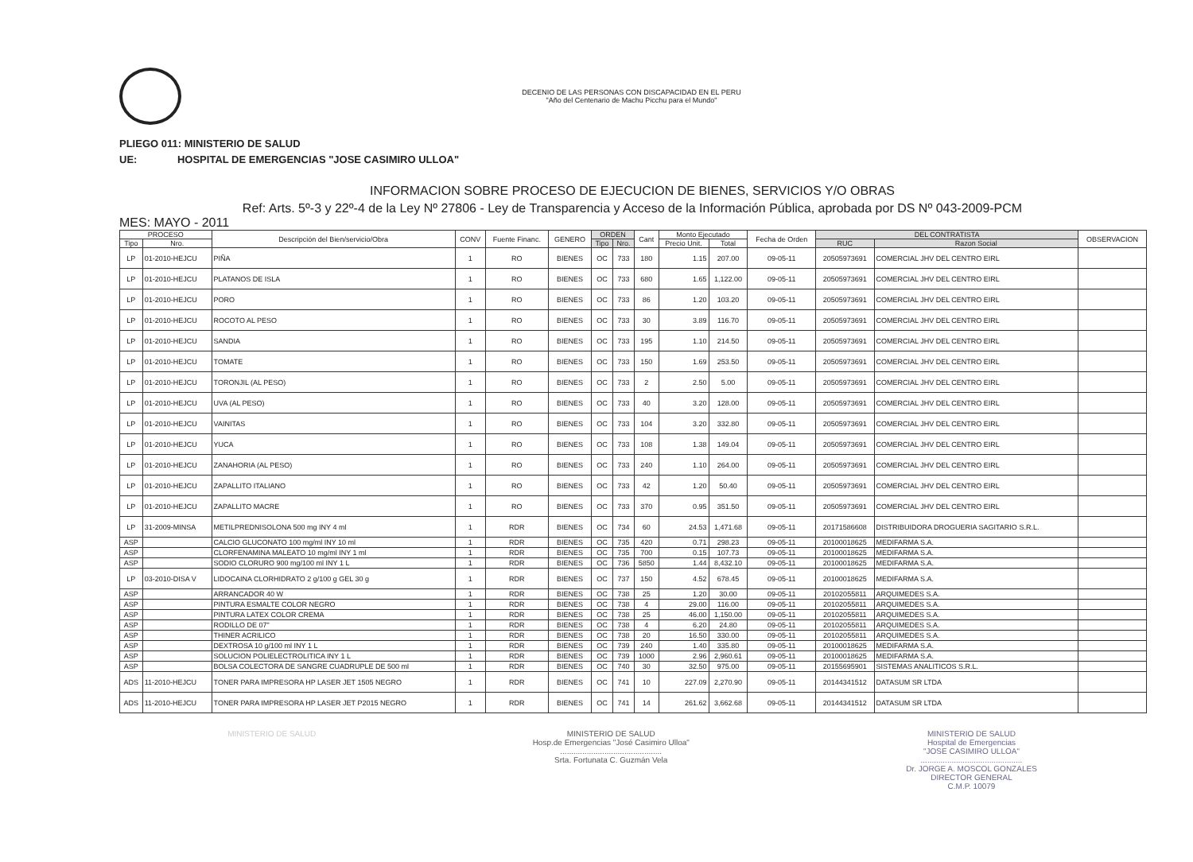DECENIO DE LAS PERSONAS CON DISCAPACIDAD EN EL PERU
"Año del Centenario de Machu Picchu para el Mundo"
PLIEGO 011: MINISTERIO DE SALUD
UE: HOSPITAL DE EMERGENCIAS "JOSE CASIMIRO ULLOA"
INFORMACION SOBRE PROCESO DE EJECUCION DE BIENES, SERVICIOS Y/O OBRAS
Ref: Arts. 5º-3 y 22º-4 de la Ley Nº 27806 - Ley de Transparencia y Acceso de la Información Pública, aprobada por DS Nº 043-2009-PCM
MES: MAYO - 2011
| PROCESO | | Descripción del Bien/servicio/Obra | CONV | Fuente Financ. | GENERO | ORDEN | | Cant | Monto Ejecutado | | Fecha de Orden | DEL CONTRATISTA | | OBSERVACION |
| --- | --- | --- | --- | --- | --- | --- | --- | --- | --- | --- | --- | --- | --- | --- |
| Tipo | Nro. | | | | | Tipo | Nro. | | Precio Unit. | Total | | RUC | Razon Social | |
| LP | 01-2010-HEJCU | PIÑA | 1 | RO | BIENES | OC | 733 | 180 | 1.15 | 207.00 | 09-05-11 | 20505973691 | COMERCIAL JHV DEL CENTRO EIRL | |
| LP | 01-2010-HEJCU | PLATANOS DE ISLA | 1 | RO | BIENES | OC | 733 | 680 | 1.65 | 1,122.00 | 09-05-11 | 20505973691 | COMERCIAL JHV DEL CENTRO EIRL | |
| LP | 01-2010-HEJCU | PORO | 1 | RO | BIENES | OC | 733 | 86 | 1.20 | 103.20 | 09-05-11 | 20505973691 | COMERCIAL JHV DEL CENTRO EIRL | |
| LP | 01-2010-HEJCU | ROCOTO AL PESO | 1 | RO | BIENES | OC | 733 | 30 | 3.89 | 116.70 | 09-05-11 | 20505973691 | COMERCIAL JHV DEL CENTRO EIRL | |
| LP | 01-2010-HEJCU | SANDIA | 1 | RO | BIENES | OC | 733 | 195 | 1.10 | 214.50 | 09-05-11 | 20505973691 | COMERCIAL JHV DEL CENTRO EIRL | |
| LP | 01-2010-HEJCU | TOMATE | 1 | RO | BIENES | OC | 733 | 150 | 1.69 | 253.50 | 09-05-11 | 20505973691 | COMERCIAL JHV DEL CENTRO EIRL | |
| LP | 01-2010-HEJCU | TORONJIL (AL PESO) | 1 | RO | BIENES | OC | 733 | 2 | 2.50 | 5.00 | 09-05-11 | 20505973691 | COMERCIAL JHV DEL CENTRO EIRL | |
| LP | 01-2010-HEJCU | UVA (AL PESO) | 1 | RO | BIENES | OC | 733 | 40 | 3.20 | 128.00 | 09-05-11 | 20505973691 | COMERCIAL JHV DEL CENTRO EIRL | |
| LP | 01-2010-HEJCU | VAINITAS | 1 | RO | BIENES | OC | 733 | 104 | 3.20 | 332.80 | 09-05-11 | 20505973691 | COMERCIAL JHV DEL CENTRO EIRL | |
| LP | 01-2010-HEJCU | YUCA | 1 | RO | BIENES | OC | 733 | 108 | 1.38 | 149.04 | 09-05-11 | 20505973691 | COMERCIAL JHV DEL CENTRO EIRL | |
| LP | 01-2010-HEJCU | ZANAHORIA (AL PESO) | 1 | RO | BIENES | OC | 733 | 240 | 1.10 | 264.00 | 09-05-11 | 20505973691 | COMERCIAL JHV DEL CENTRO EIRL | |
| LP | 01-2010-HEJCU | ZAPALLITO ITALIANO | 1 | RO | BIENES | OC | 733 | 42 | 1.20 | 50.40 | 09-05-11 | 20505973691 | COMERCIAL JHV DEL CENTRO EIRL | |
| LP | 01-2010-HEJCU | ZAPALLITO MACRE | 1 | RO | BIENES | OC | 733 | 370 | 0.95 | 351.50 | 09-05-11 | 20505973691 | COMERCIAL JHV DEL CENTRO EIRL | |
| LP | 31-2009-MINSA | METILPREDNISOLONA 500 mg INY 4 ml | 1 | RDR | BIENES | OC | 734 | 60 | 24.53 | 1,471.68 | 09-05-11 | 20171586608 | DISTRIBUIDORA DROGUERIA SAGITARIO S.R.L. | |
| ASP | | CALCIO GLUCONATO 100 mg/ml INY 10 ml | 1 | RDR | BIENES | OC | 735 | 420 | 0.71 | 298.23 | 09-05-11 | 20100018625 | MEDIFARMA S.A. | |
| ASP | | CLORFENAMINA MALEATO 10 mg/ml INY 1 ml | 1 | RDR | BIENES | OC | 735 | 700 | 0.15 | 107.73 | 09-05-11 | 20100018625 | MEDIFARMA S.A. | |
| ASP | | SODIO CLORURO 900 mg/100 ml INY 1 L | 1 | RDR | BIENES | OC | 736 | 5850 | 1.44 | 8,432.10 | 09-05-11 | 20100018625 | MEDIFARMA S.A. | |
| LP | 03-2010-DISA V | LIDOCAINA CLORHIDRATO 2 g/100 g GEL 30 g | 1 | RDR | BIENES | OC | 737 | 150 | 4.52 | 678.45 | 09-05-11 | 20100018625 | MEDIFARMA S.A. | |
| ASP | | ARRANCADOR 40 W | 1 | RDR | BIENES | OC | 738 | 25 | 1.20 | 30.00 | 09-05-11 | 20102055811 | ARQUIMEDES S.A. | |
| ASP | | PINTURA ESMALTE COLOR NEGRO | 1 | RDR | BIENES | OC | 738 | 4 | 29.00 | 116.00 | 09-05-11 | 20102055811 | ARQUIMEDES S.A. | |
| ASP | | PINTURA LATEX COLOR CREMA | 1 | RDR | BIENES | OC | 738 | 25 | 46.00 | 1,150.00 | 09-05-11 | 20102055811 | ARQUIMEDES S.A. | |
| ASP | | RODILLO DE 07" | 1 | RDR | BIENES | OC | 738 | 4 | 6.20 | 24.80 | 09-05-11 | 20102055811 | ARQUIMEDES S.A. | |
| ASP | | THINER ACRILICO | 1 | RDR | BIENES | OC | 738 | 20 | 16.50 | 330.00 | 09-05-11 | 20102055811 | ARQUIMEDES S.A. | |
| ASP | | DEXTROSA 10 g/100 ml INY 1 L | 1 | RDR | BIENES | OC | 739 | 240 | 1.40 | 335.80 | 09-05-11 | 20100018625 | MEDIFARMA S.A. | |
| ASP | | SOLUCION POLIELECTROLITICA INY 1 L | 1 | RDR | BIENES | OC | 739 | 1000 | 2.96 | 2,960.61 | 09-05-11 | 20100018625 | MEDIFARMA S.A. | |
| ASP | | BOLSA COLECTORA DE SANGRE CUADRUPLE DE 500 ml | 1 | RDR | BIENES | OC | 740 | 30 | 32.50 | 975.00 | 09-05-11 | 20155695901 | SISTEMAS ANALITICOS S.R.L. | |
| ADS | 11-2010-HEJCU | TONER PARA IMPRESORA HP LASER JET 1505 NEGRO | 1 | RDR | BIENES | OC | 741 | 10 | 227.09 | 2,270.90 | 09-05-11 | 20144341512 | DATASUM SR LTDA | |
| ADS | 11-2010-HEJCU | TONER PARA IMPRESORA HP LASER JET P2015 NEGRO | 1 | RDR | BIENES | OC | 741 | 14 | 261.62 | 3,662.68 | 09-05-11 | 20144341512 | DATASUM SR LTDA | |
MINISTERIO DE SALUD MINISTERIO DE SALUD
Hosp.de Emergencias "José Casimiro Ulloa"
..............................................
Srta. Fortunata C. Guzmán Vela
MINISTERIO DE SALUD
Hospital de Emergencias
"JOSE CASIMIRO ULLOA"
..............................................
Dr. JORGE A. MOSCOL GONZALES
DIRECTOR GENERAL
C.M.P. 10079